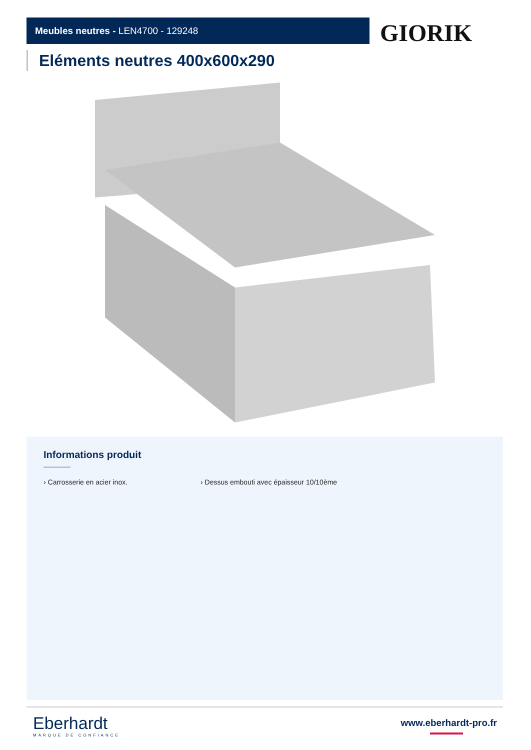Meubles neutres - LEN4700 - 129248 GIORIK
Eléments neutres 400x600x290
Informations produit
› Carrosserie en acier inox. › Dessus embouti avec épaisseur 10/10ème
Eberhardt
MARQUE DE CONFIANCE
www.eberhardt-pro.fr